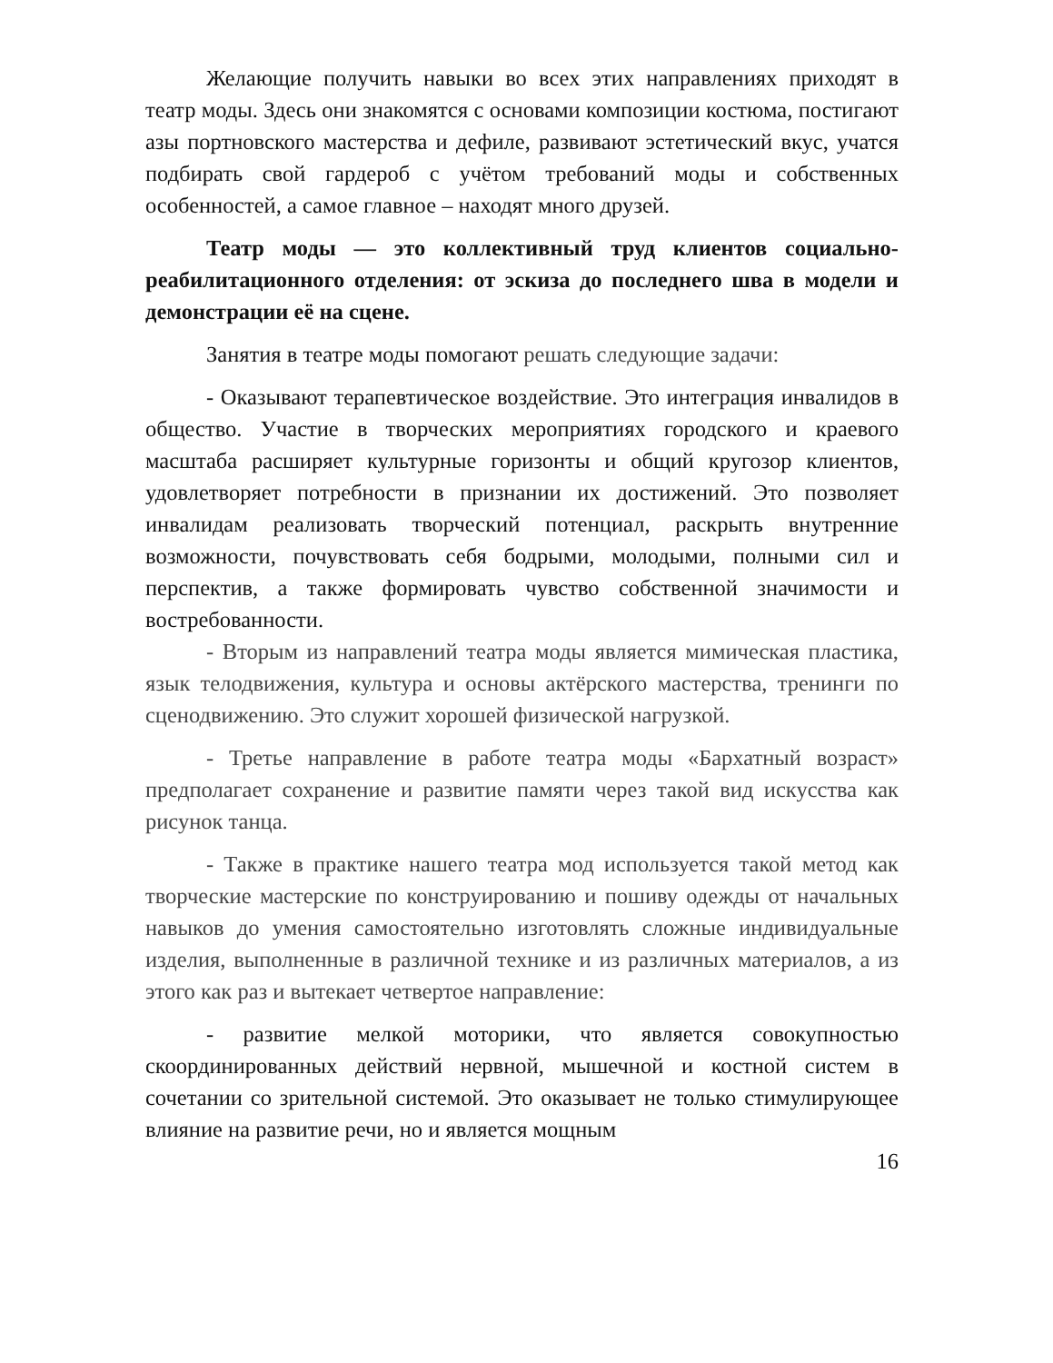Желающие получить навыки во всех этих направлениях приходят в театр моды. Здесь они знакомятся с основами композиции костюма, постигают азы портновского мастерства и дефиле, развивают эстетический вкус, учатся подбирать свой гардероб с учётом требований моды и собственных особенностей, а самое главное – находят много друзей.
Театр моды — это коллективный труд клиентов социально-реабилитационного отделения: от эскиза до последнего шва в модели и демонстрации её на сцене.
Занятия в театре моды помогают решать следующие задачи:
- Оказывают терапевтическое воздействие. Это интеграция инвалидов в общество. Участие в творческих мероприятиях городского и краевого масштаба расширяет культурные горизонты и общий кругозор клиентов, удовлетворяет потребности в признании их достижений. Это позволяет инвалидам реализовать творческий потенциал, раскрыть внутренние возможности, почувствовать себя бодрыми, молодыми, полными сил и перспектив, а также формировать чувство собственной значимости и востребованности.
- Вторым из направлений театра моды является мимическая пластика, язык телодвижения, культура и основы актёрского мастерства, тренинги по сценодвижению. Это служит хорошей физической нагрузкой.
- Третье направление в работе театра моды «Бархатный возраст» предполагает сохранение и развитие памяти через такой вид искусства как рисунок танца.
- Также в практике нашего театра мод используется такой метод как творческие мастерские по конструированию и пошиву одежды от начальных навыков до умения самостоятельно изготовлять сложные индивидуальные изделия, выполненные в различной технике и из различных материалов, а из этого как раз и вытекает четвертое направление:
- развитие мелкой моторики, что является совокупностью скоординированных действий нервной, мышечной и костной систем в сочетании со зрительной системой. Это оказывает не только стимулирующее влияние на развитие речи, но и является мощным
16